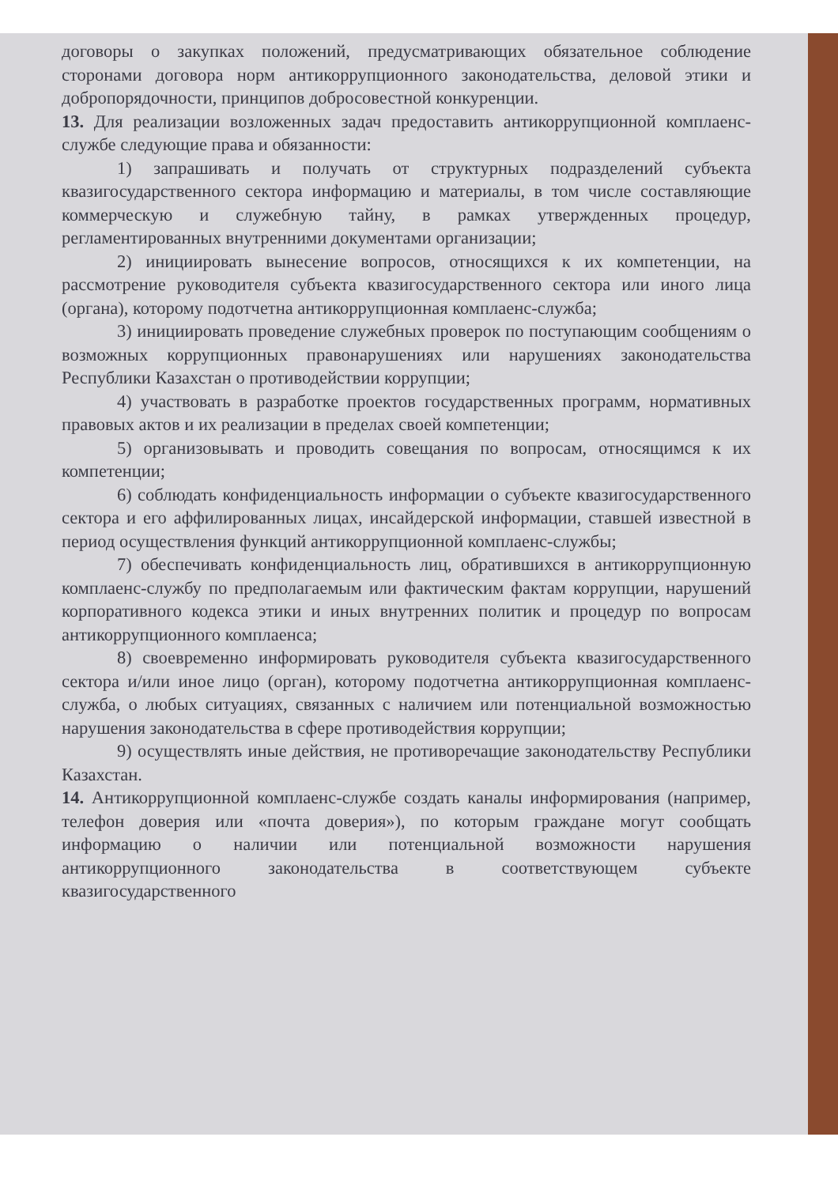договоры о закупках положений, предусматривающих обязательное соблюдение сторонами договора норм антикоррупционного законодательства, деловой этики и добропорядочности, принципов добросовестной конкуренции.
13. Для реализации возложенных задач предоставить антикоррупционной комплаенс-службе следующие права и обязанности:
1) запрашивать и получать от структурных подразделений субъекта квазигосударственного сектора информацию и материалы, в том числе составляющие коммерческую и служебную тайну, в рамках утвержденных процедур, регламентированных внутренними документами организации;
2) инициировать вынесение вопросов, относящихся к их компетенции, на рассмотрение руководителя субъекта квазигосударственного сектора или иного лица (органа), которому подотчетна антикоррупционная комплаенс-служба;
3) инициировать проведение служебных проверок по поступающим сообщениям о возможных коррупционных правонарушениях или нарушениях законодательства Республики Казахстан о противодействии коррупции;
4) участвовать в разработке проектов государственных программ, нормативных правовых актов и их реализации в пределах своей компетенции;
5) организовывать и проводить совещания по вопросам, относящимся к их компетенции;
6) соблюдать конфиденциальность информации о субъекте квазигосударственного сектора и его аффилированных лицах, инсайдерской информации, ставшей известной в период осуществления функций антикоррупционной комплаенс-службы;
7) обеспечивать конфиденциальность лиц, обратившихся в антикоррупционную комплаенс-службу по предполагаемым или фактическим фактам коррупции, нарушений корпоративного кодекса этики и иных внутренних политик и процедур по вопросам антикоррупционного комплаенса;
8) своевременно информировать руководителя субъекта квазигосударственного сектора и/или иное лицо (орган), которому подотчетна антикоррупционная комплаенс-служба, о любых ситуациях, связанных с наличием или потенциальной возможностью нарушения законодательства в сфере противодействия коррупции;
9) осуществлять иные действия, не противоречащие законодательству Республики Казахстан.
14. Антикоррупционной комплаенс-службе создать каналы информирования (например, телефон доверия или «почта доверия»), по которым граждане могут сообщать информацию о наличии или потенциальной возможности нарушения антикоррупционного законодательства в соответствующем субъекте квазигосударственного